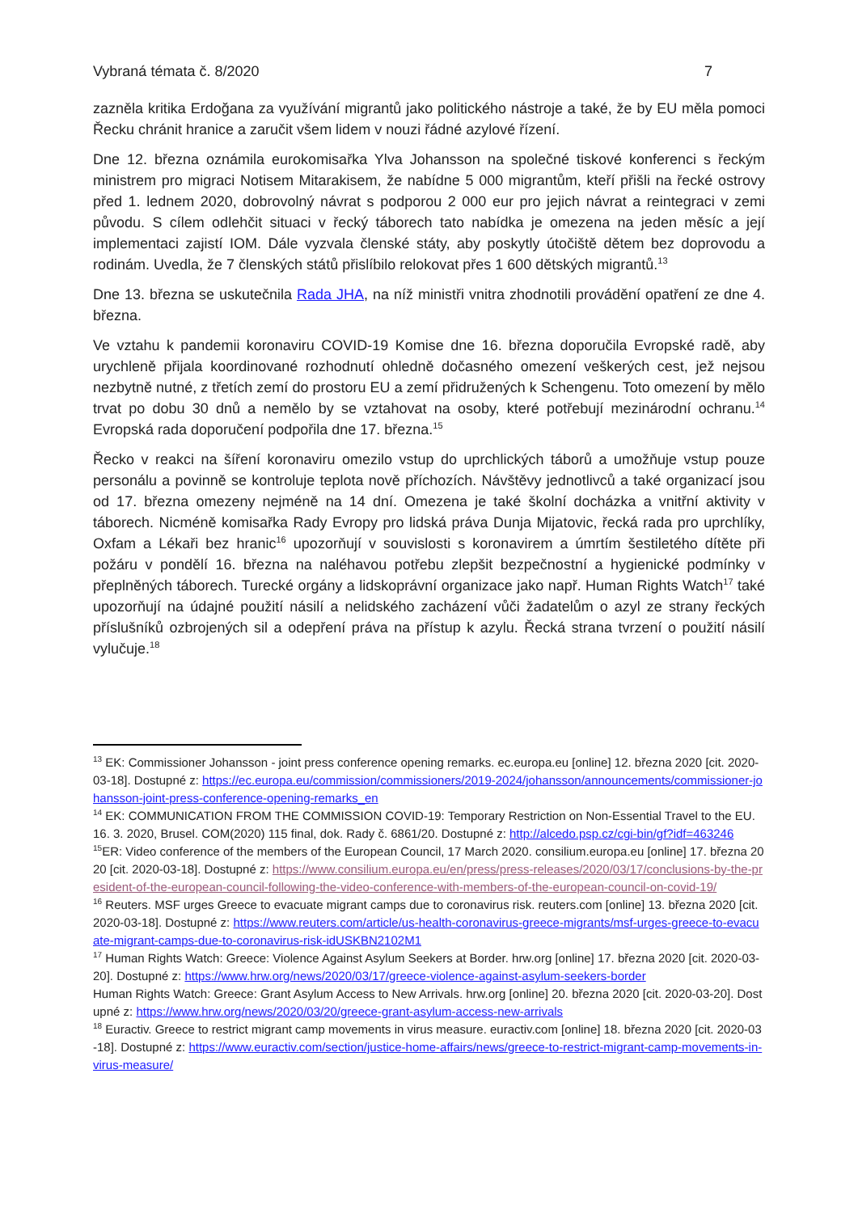Vybraná témata č. 8/2020 7
zazněla kritika Erdoğana za využívání migrantů jako politického nástroje a také, že by EU měla pomoci Řecku chránit hranice a zaručit všem lidem v nouzi řádné azylové řízení.
Dne 12. března oznámila eurokomisařka Ylva Johansson na společné tiskové konferenci s řeckým ministrem pro migraci Notisem Mitarakisem, že nabídne 5 000 migrantům, kteří přišli na řecké ostrovy před 1. lednem 2020, dobrovolný návrat s podporou 2 000 eur pro jejich návrat a reintegraci v zemi původu. S cílem odlehčit situaci v řecký táborech tato nabídka je omezena na jeden měsíc a její implementaci zajistí IOM. Dále vyzvala členské státy, aby poskytly útočiště dětem bez doprovodu a rodinám. Uvedla, že 7 členských států přislíbilo relokovat přes 1 600 dětských migrantů.<sup>13</sup>
Dne 13. března se uskutečnila Rada JHA, na níž ministři vnitra zhodnotili provádění opatření ze dne 4. března.
Ve vztahu k pandemii koronaviru COVID-19 Komise dne 16. března doporučila Evropské radě, aby urychleně přijala koordinované rozhodnutí ohledně dočasného omezení veškerých cest, jež nejsou nezbytně nutné, z třetích zemí do prostoru EU a zemí přidružených k Schengenu. Toto omezení by mělo trvat po dobu 30 dnů a nemělo by se vztahovat na osoby, které potřebují mezinárodní ochranu.<sup>14</sup> Evropská rada doporučení podpořila dne 17. března.<sup>15</sup>
Řecko v reakci na šíření koronaviru omezilo vstup do uprchlických táborů a umožňuje vstup pouze personálu a povinně se kontroluje teplota nově příchozích. Návštěvy jednotlivců a také organizací jsou od 17. března omezeny nejméně na 14 dní. Omezena je také školní docházka a vnitřní aktivity v táborech. Nicméně komisařka Rady Evropy pro lidská práva Dunja Mijatovic, řecká rada pro uprchlíky, Oxfam a Lékaři bez hranic<sup>16</sup> upozorňují v souvislosti s koronavirem a úmrtím šestiletého dítěte při požáru v pondělí 16. března na naléhavou potřebu zlepšit bezpečnostní a hygienické podmínky v přeplněných táborech. Turecké orgány a lidskoprávní organizace jako např. Human Rights Watch<sup>17</sup> také upozorňují na údajné použití násilí a nelidského zacházení vůči žadatelům o azyl ze strany řeckých příslušníků ozbrojených sil a odepření práva na přístup k azylu. Řecká strana tvrzení o použití násilí vylučuje.<sup>18</sup>
<sup>13</sup> EK: Commissioner Johansson - joint press conference opening remarks. ec.europa.eu [online] 12. března 2020 [cit. 2020-03-18]. Dostupné z: https://ec.europa.eu/commission/commissioners/2019-2024/johansson/announcements/commissioner-johansson-joint-press-conference-opening-remarks_en
<sup>14</sup> EK: COMMUNICATION FROM THE COMMISSION COVID-19: Temporary Restriction on Non-Essential Travel to the EU. 16. 3. 2020, Brusel. COM(2020) 115 final, dok. Rady č. 6861/20. Dostupné z: http://alcedo.psp.cz/cgi-bin/gf?idf=463246
<sup>15</sup> ER: Video conference of the members of the European Council, 17 March 2020. consilium.europa.eu [online] 17. března 2020 [cit. 2020-03-18]. Dostupné z: https://www.consilium.europa.eu/en/press/press-releases/2020/03/17/conclusions-by-the-president-of-the-european-council-following-the-video-conference-with-members-of-the-european-council-on-covid-19/
<sup>16</sup> Reuters. MSF urges Greece to evacuate migrant camps due to coronavirus risk. reuters.com [online] 13. března 2020 [cit. 2020-03-18]. Dostupné z: https://www.reuters.com/article/us-health-coronavirus-greece-migrants/msf-urges-greece-to-evacuate-migrant-camps-due-to-coronavirus-risk-idUSKBN2102M1
<sup>17</sup> Human Rights Watch: Greece: Violence Against Asylum Seekers at Border. hrw.org [online] 17. března 2020 [cit. 2020-03-20]. Dostupné z: https://www.hrw.org/news/2020/03/17/greece-violence-against-asylum-seekers-border
Human Rights Watch: Greece: Grant Asylum Access to New Arrivals. hrw.org [online] 20. března 2020 [cit. 2020-03-20]. Dostupné z: https://www.hrw.org/news/2020/03/20/greece-grant-asylum-access-new-arrivals
<sup>18</sup> Euractiv. Greece to restrict migrant camp movements in virus measure. euractiv.com [online] 18. března 2020 [cit. 2020-03-18]. Dostupné z: https://www.euractiv.com/section/justice-home-affairs/news/greece-to-restrict-migrant-camp-movements-in-virus-measure/